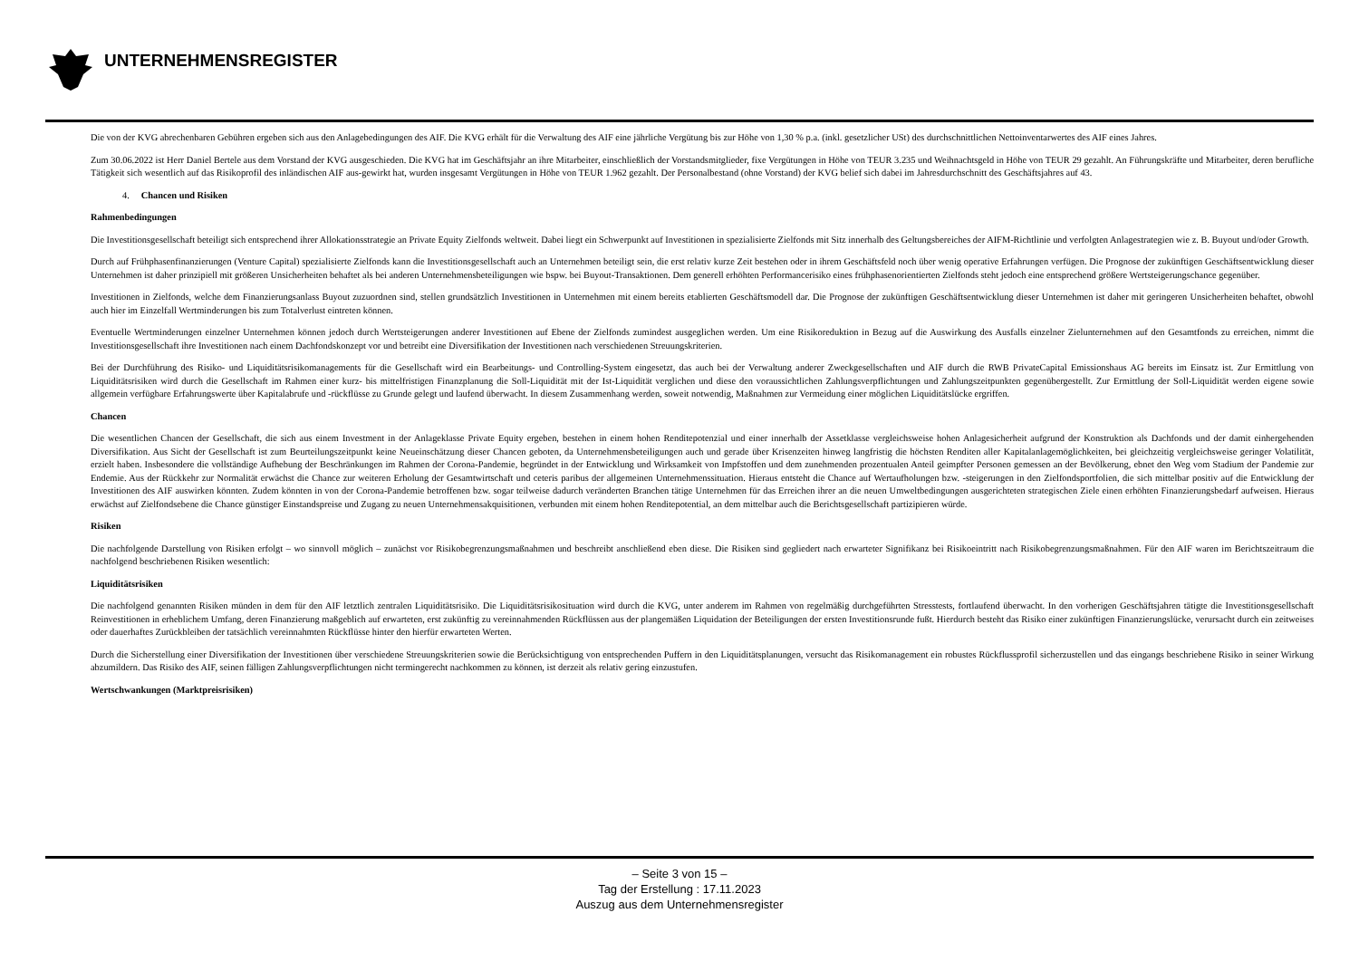UNTERNEHMENSREGISTER
Die von der KVG abrechenbaren Gebühren ergeben sich aus den Anlagebedingungen des AIF. Die KVG erhält für die Verwaltung des AIF eine jährliche Vergütung bis zur Höhe von 1,30 % p.a. (inkl. gesetzlicher USt) des durchschnittlichen Nettoinventarwertes des AIF eines Jahres.
Zum 30.06.2022 ist Herr Daniel Bertele aus dem Vorstand der KVG ausgeschieden. Die KVG hat im Geschäftsjahr an ihre Mitarbeiter, einschließlich der Vorstandsmitglieder, fixe Vergütungen in Höhe von TEUR 3.235 und Weihnachtsgeld in Höhe von TEUR 29 gezahlt. An Führungskräfte und Mitarbeiter, deren berufliche Tätigkeit sich wesentlich auf das Risikoprofil des inländischen AIF aus-gewirkt hat, wurden insgesamt Vergütungen in Höhe von TEUR 1.962 gezahlt. Der Personalbestand (ohne Vorstand) der KVG belief sich dabei im Jahresdurchschnitt des Geschäftsjahres auf 43.
4. Chancen und Risiken
Rahmenbedingungen
Die Investitionsgesellschaft beteiligt sich entsprechend ihrer Allokationsstrategie an Private Equity Zielfonds weltweit. Dabei liegt ein Schwerpunkt auf Investitionen in spezialisierte Zielfonds mit Sitz innerhalb des Geltungsbereiches der AIFM-Richtlinie und verfolgten Anlagestrategien wie z. B. Buyout und/oder Growth.
Durch auf Frühphasenfinanzierungen (Venture Capital) spezialisierte Zielfonds kann die Investitionsgesellschaft auch an Unternehmen beteiligt sein, die erst relativ kurze Zeit bestehen oder in ihrem Geschäftsfeld noch über wenig operative Erfahrungen verfügen. Die Prognose der zukünftigen Geschäftsentwicklung dieser Unternehmen ist daher prinzipiell mit größeren Unsicherheiten behaftet als bei anderen Unternehmensbeteiligungen wie bspw. bei Buyout-Transaktionen. Dem generell erhöhten Performancerisiko eines frühphasenorientierten Zielfonds steht jedoch eine entsprechend größere Wertsteigerungschance gegenüber.
Investitionen in Zielfonds, welche dem Finanzierungsanlass Buyout zuzuordnen sind, stellen grundsätzlich Investitionen in Unternehmen mit einem bereits etablierten Geschäftsmodell dar. Die Prognose der zukünftigen Geschäftsentwicklung dieser Unternehmen ist daher mit geringeren Unsicherheiten behaftet, obwohl auch hier im Einzelfall Wertminderungen bis zum Totalverlust eintreten können.
Eventuelle Wertminderungen einzelner Unternehmen können jedoch durch Wertsteigerungen anderer Investitionen auf Ebene der Zielfonds zumindest ausgeglichen werden. Um eine Risikoreduktion in Bezug auf die Auswirkung des Ausfalls einzelner Zielunternehmen auf den Gesamtfonds zu erreichen, nimmt die Investitionsgesellschaft ihre Investitionen nach einem Dachfondskonzept vor und betreibt eine Diversifikation der Investitionen nach verschiedenen Streuungskriterien.
Bei der Durchführung des Risiko- und Liquiditätsrisikomanagements für die Gesellschaft wird ein Bearbeitungs- und Controlling-System eingesetzt, das auch bei der Verwaltung anderer Zweckgesellschaften und AIF durch die RWB PrivateCapital Emissionshaus AG bereits im Einsatz ist. Zur Ermittlung von Liquiditätsrisiken wird durch die Gesellschaft im Rahmen einer kurz- bis mittelfristigen Finanzplanung die Soll-Liquidität mit der Ist-Liquidität verglichen und diese den voraussichtlichen Zahlungsverpflichtungen und Zahlungszeitpunkten gegenübergestellt. Zur Ermittlung der Soll-Liquidität werden eigene sowie allgemein verfügbare Erfahrungswerte über Kapitalabrufe und -rückflüsse zu Grunde gelegt und laufend überwacht. In diesem Zusammenhang werden, soweit notwendig, Maßnahmen zur Vermeidung einer möglichen Liquiditätslücke ergriffen.
Chancen
Die wesentlichen Chancen der Gesellschaft, die sich aus einem Investment in der Anlageklasse Private Equity ergeben, bestehen in einem hohen Renditepotenzial und einer innerhalb der Assetklasse vergleichsweise hohen Anlagesicherheit aufgrund der Konstruktion als Dachfonds und der damit einhergehenden Diversifikation. Aus Sicht der Gesellschaft ist zum Beurteilungszeitpunkt keine Neueinschätzung dieser Chancen geboten, da Unternehmensbeteiligungen auch und gerade über Krisenzeiten hinweg langfristig die höchsten Renditen aller Kapitalanlagemöglichkeiten, bei gleichzeitig vergleichsweise geringer Volatilität, erzielt haben. Insbesondere die vollständige Aufhebung der Beschränkungen im Rahmen der Corona-Pandemie, begründet in der Entwicklung und Wirksamkeit von Impfstoffen und dem zunehmenden prozentualen Anteil geimpfter Personen gemessen an der Bevölkerung, ebnet den Weg vom Stadium der Pandemie zur Endemie. Aus der Rückkehr zur Normalität erwächst die Chance zur weiteren Erholung der Gesamtwirtschaft und ceteris paribus der allgemeinen Unternehmenssituation. Hieraus entsteht die Chance auf Wertaufholungen bzw. -steigerungen in den Zielfondsportfolien, die sich mittelbar positiv auf die Entwicklung der Investitionen des AIF auswirken könnten. Zudem könnten in von der Corona-Pandemie betroffenen bzw. sogar teilweise dadurch veränderten Branchen tätige Unternehmen für das Erreichen ihrer an die neuen Umweltbedingungen ausgerichteten strategischen Ziele einen erhöhten Finanzierungsbedarf aufweisen. Hieraus erwächst auf Zielfondsebene die Chance günstiger Einstandspreise und Zugang zu neuen Unternehmensakquisitionen, verbunden mit einem hohen Renditepotential, an dem mittelbar auch die Berichtsgesellschaft partizipieren würde.
Risiken
Die nachfolgende Darstellung von Risiken erfolgt – wo sinnvoll möglich – zunächst vor Risikobegrenzungsmaßnahmen und beschreibt anschließend eben diese. Die Risiken sind gegliedert nach erwarteter Signifikanz bei Risikoeintritt nach Risikobegrenzungsmaßnahmen. Für den AIF waren im Berichtszeitraum die nachfolgend beschriebenen Risiken wesentlich:
Liquiditätsrisiken
Die nachfolgend genannten Risiken münden in dem für den AIF letztlich zentralen Liquiditätsrisiko. Die Liquiditätsrisikosituation wird durch die KVG, unter anderem im Rahmen von regelmäßig durchgeführten Stresstests, fortlaufend überwacht. In den vorherigen Geschäftsjahren tätigte die Investitionsgesellschaft Reinvestitionen in erheblichem Umfang, deren Finanzierung maßgeblich auf erwarteten, erst zukünftig zu vereinnahmenden Rückflüssen aus der plangemäßen Liquidation der Beteiligungen der ersten Investitionsrunde fußt. Hierdurch besteht das Risiko einer zukünftigen Finanzierungslücke, verursacht durch ein zeitweises oder dauerhaftes Zurückbleiben der tatsächlich vereinnahmten Rückflüsse hinter den hierfür erwarteten Werten.
Durch die Sicherstellung einer Diversifikation der Investitionen über verschiedene Streuungskriterien sowie die Berücksichtigung von entsprechenden Puffern in den Liquiditätsplanungen, versucht das Risikomanagement ein robustes Rückflussprofil sicherzustellen und das eingangs beschriebene Risiko in seiner Wirkung abzumildern. Das Risiko des AIF, seinen fälligen Zahlungsverpflichtungen nicht termingerecht nachkommen zu können, ist derzeit als relativ gering einzustufen.
Wertschwankungen (Marktpreisrisiken)
– Seite 3 von 15 –
Tag der Erstellung : 17.11.2023
Auszug aus dem Unternehmensregister